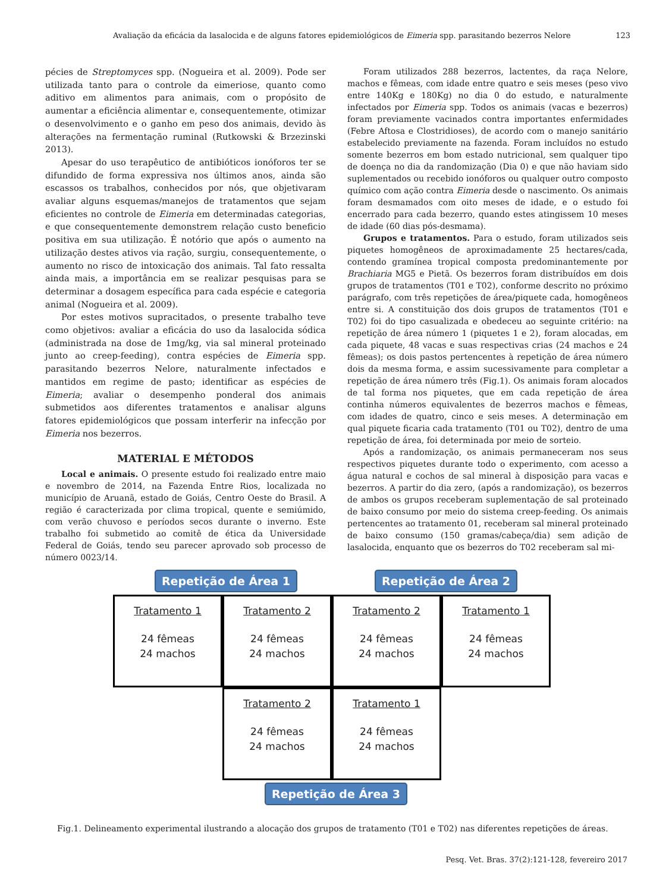Avaliação da eficácia da lasalocida e de alguns fatores epidemiológicos de Eimeria spp. parasitando bezerros Nelore 123
pécies de Streptomyces spp. (Nogueira et al. 2009). Pode ser utilizada tanto para o controle da eimeriose, quanto como aditivo em alimentos para animais, com o propósito de aumentar a eficiência alimentar e, consequentemente, otimizar o desenvolvimento e o ganho em peso dos animais, devido às alterações na fermentação ruminal (Rutkowski & Brzezinski 2013).
Apesar do uso terapêutico de antibióticos ionóforos ter se difundido de forma expressiva nos últimos anos, ainda são escassos os trabalhos, conhecidos por nós, que objetivaram avaliar alguns esquemas/manejos de tratamentos que sejam eficientes no controle de Eimeria em determinadas categorias, e que consequentemente demonstrem relação custo beneficio positiva em sua utilização. É notório que após o aumento na utilização destes ativos via ração, surgiu, consequentemente, o aumento no risco de intoxicação dos animais. Tal fato ressalta ainda mais, a importância em se realizar pesquisas para se determinar a dosagem específica para cada espécie e categoria animal (Nogueira et al. 2009).
Por estes motivos supracitados, o presente trabalho teve como objetivos: avaliar a eficácia do uso da lasalocida sódica (administrada na dose de 1mg/kg, via sal mineral proteinado junto ao creep-feeding), contra espécies de Eimeria spp. parasitando bezerros Nelore, naturalmente infectados e mantidos em regime de pasto; identificar as espécies de Eimeria; avaliar o desempenho ponderal dos animais submetidos aos diferentes tratamentos e analisar alguns fatores epidemiológicos que possam interferir na infecção por Eimeria nos bezerros.
MATERIAL E MÉTODOS
Local e animais. O presente estudo foi realizado entre maio e novembro de 2014, na Fazenda Entre Rios, localizada no município de Aruanã, estado de Goiás, Centro Oeste do Brasil. A região é caracterizada por clima tropical, quente e semiúmido, com verão chuvoso e períodos secos durante o inverno. Este trabalho foi submetido ao comitê de ética da Universidade Federal de Goiás, tendo seu parecer aprovado sob processo de número 0023/14.
Foram utilizados 288 bezerros, lactentes, da raça Nelore, machos e fêmeas, com idade entre quatro e seis meses (peso vivo entre 140Kg e 180Kg) no dia 0 do estudo, e naturalmente infectados por Eimeria spp. Todos os animais (vacas e bezerros) foram previamente vacinados contra importantes enfermidades (Febre Aftosa e Clostridioses), de acordo com o manejo sanitário estabelecido previamente na fazenda. Foram incluídos no estudo somente bezerros em bom estado nutricional, sem qualquer tipo de doença no dia da randomização (Dia 0) e que não haviam sido suplementados ou recebido ionóforos ou qualquer outro composto químico com ação contra Eimeria desde o nascimento. Os animais foram desmamados com oito meses de idade, e o estudo foi encerrado para cada bezerro, quando estes atingissem 10 meses de idade (60 dias pós-desmama).
Grupos e tratamentos. Para o estudo, foram utilizados seis piquetes homogêneos de aproximadamente 25 hectares/cada, contendo gramínea tropical composta predominantemente por Brachiaria MG5 e Pietã. Os bezerros foram distribuídos em dois grupos de tratamentos (T01 e T02), conforme descrito no próximo parágrafo, com três repetições de área/piquete cada, homogêneos entre si. A constituição dos dois grupos de tratamentos (T01 e T02) foi do tipo casualizada e obedeceu ao seguinte critério: na repetição de área número 1 (piquetes 1 e 2), foram alocadas, em cada piquete, 48 vacas e suas respectivas crias (24 machos e 24 fêmeas); os dois pastos pertencentes à repetição de área número dois da mesma forma, e assim sucessivamente para completar a repetição de área número três (Fig.1). Os animais foram alocados de tal forma nos piquetes, que em cada repetição de área continha números equivalentes de bezerros machos e fêmeas, com idades de quatro, cinco e seis meses. A determinação em qual piquete ficaria cada tratamento (T01 ou T02), dentro de uma repetição de área, foi determinada por meio de sorteio.
Após a randomização, os animais permaneceram nos seus respectivos piquetes durante todo o experimento, com acesso a água natural e cochos de sal mineral à disposição para vacas e bezerros. A partir do dia zero, (após a randomização), os bezerros de ambos os grupos receberam suplementação de sal proteinado de baixo consumo por meio do sistema creep-feeding. Os animais pertencentes ao tratamento 01, receberam sal mineral proteinado de baixo consumo (150 gramas/cabeça/dia) sem adição de lasalocida, enquanto que os bezerros do T02 receberam sal mi-
Repetição de Área 1 Repetição de Área 2
Tratamento 1
24 fêmeas
24 machos
Tratamento 2
24 fêmeas
24 machos
Tratamento 2
24 fêmeas
24 machos
Tratamento 1
24 fêmeas
24 machos
Tratamento 2
24 fêmeas
24 machos
Tratamento 1
24 fêmeas
24 machos
Repetição de Área 3
Fig.1. Delineamento experimental ilustrando a alocação dos grupos de tratamento (T01 e T02) nas diferentes repetições de áreas.
Pesq. Vet. Bras. 37(2):121-128, fevereiro 2017